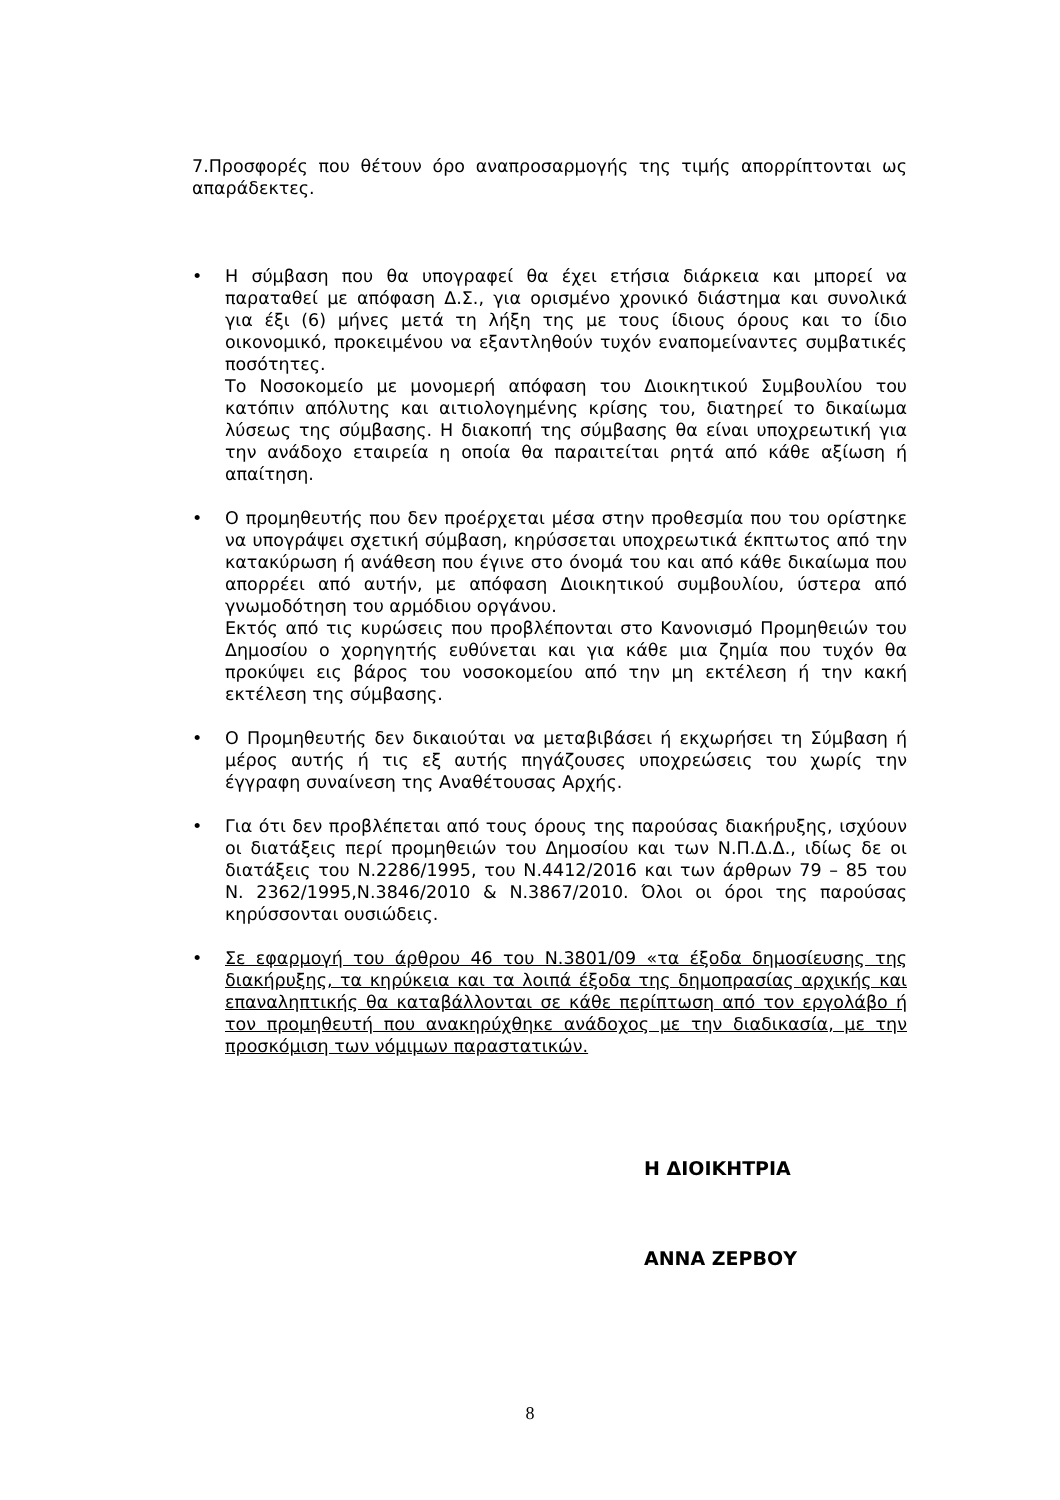7.Προσφορές που θέτουν όρο αναπροσαρμογής της τιμής απορρίπτονται ως απαράδεκτες.
• Η σύμβαση που θα υπογραφεί θα έχει ετήσια διάρκεια και μπορεί να παραταθεί με απόφαση Δ.Σ., για ορισμένο χρονικό διάστημα και συνολικά για έξι (6) μήνες μετά τη λήξη της με τους ίδιους όρους και το ίδιο οικονομικό, προκειμένου να εξαντληθούν τυχόν εναπομείναντες συμβατικές ποσότητες.
Το Νοσοκομείο με μονομερή απόφαση του Διοικητικού Συμβουλίου του κατόπιν απόλυτης και αιτιολογημένης κρίσης του, διατηρεί το δικαίωμα λύσεως της σύμβασης. Η διακοπή της σύμβασης θα είναι υποχρεωτική για την ανάδοχο εταιρεία η οποία θα παραιτείται ρητά από κάθε αξίωση ή απαίτηση.
• Ο προμηθευτής που δεν προέρχεται μέσα στην προθεσμία που του ορίστηκε να υπογράψει σχετική σύμβαση, κηρύσσεται υποχρεωτικά έκπτωτος από την κατακύρωση ή ανάθεση που έγινε στο όνομά του και από κάθε δικαίωμα που απορρέει από αυτήν, με απόφαση Διοικητικού συμβουλίου, ύστερα από γνωμοδότηση του αρμόδιου οργάνου.
Εκτός από τις κυρώσεις που προβλέπονται στο Κανονισμό Προμηθειών του Δημοσίου ο χορηγητής ευθύνεται και για κάθε μια ζημία που τυχόν θα προκύψει εις βάρος του νοσοκομείου από την μη εκτέλεση ή την κακή εκτέλεση της σύμβασης.
• Ο Προμηθευτής δεν δικαιούται να μεταβιβάσει ή εκχωρήσει τη Σύμβαση ή μέρος αυτής ή τις εξ αυτής πηγάζουσες υποχρεώσεις του χωρίς την έγγραφη συναίνεση της Αναθέτουσας Αρχής.
• Για ότι δεν προβλέπεται από τους όρους της παρούσας διακήρυξης, ισχύουν οι διατάξεις περί προμηθειών του Δημοσίου και των Ν.Π.Δ.Δ., ιδίως δε οι διατάξεις του Ν.2286/1995, του Ν.4412/2016 και των άρθρων 79 – 85 του Ν. 2362/1995,Ν.3846/2010 & Ν.3867/2010. Όλοι οι όροι της παρούσας κηρύσσονται ουσιώδεις.
• Σε εφαρμογή του άρθρου 46 του Ν.3801/09 «τα έξοδα δημοσίευσης της διακήρυξης, τα κηρύκεια και τα λοιπά έξοδα της δημοπρασίας αρχικής και επαναληπτικής θα καταβάλλονται σε κάθε περίπτωση από τον εργολάβο ή τον προμηθευτή που ανακηρύχθηκε ανάδοχος με την διαδικασία, με την προσκόμιση των νόμιμων παραστατικών.
Η ΔΙΟΙΚΗΤΡΙΑ
ΑΝΝΑ ΖΕΡΒΟΥ
8